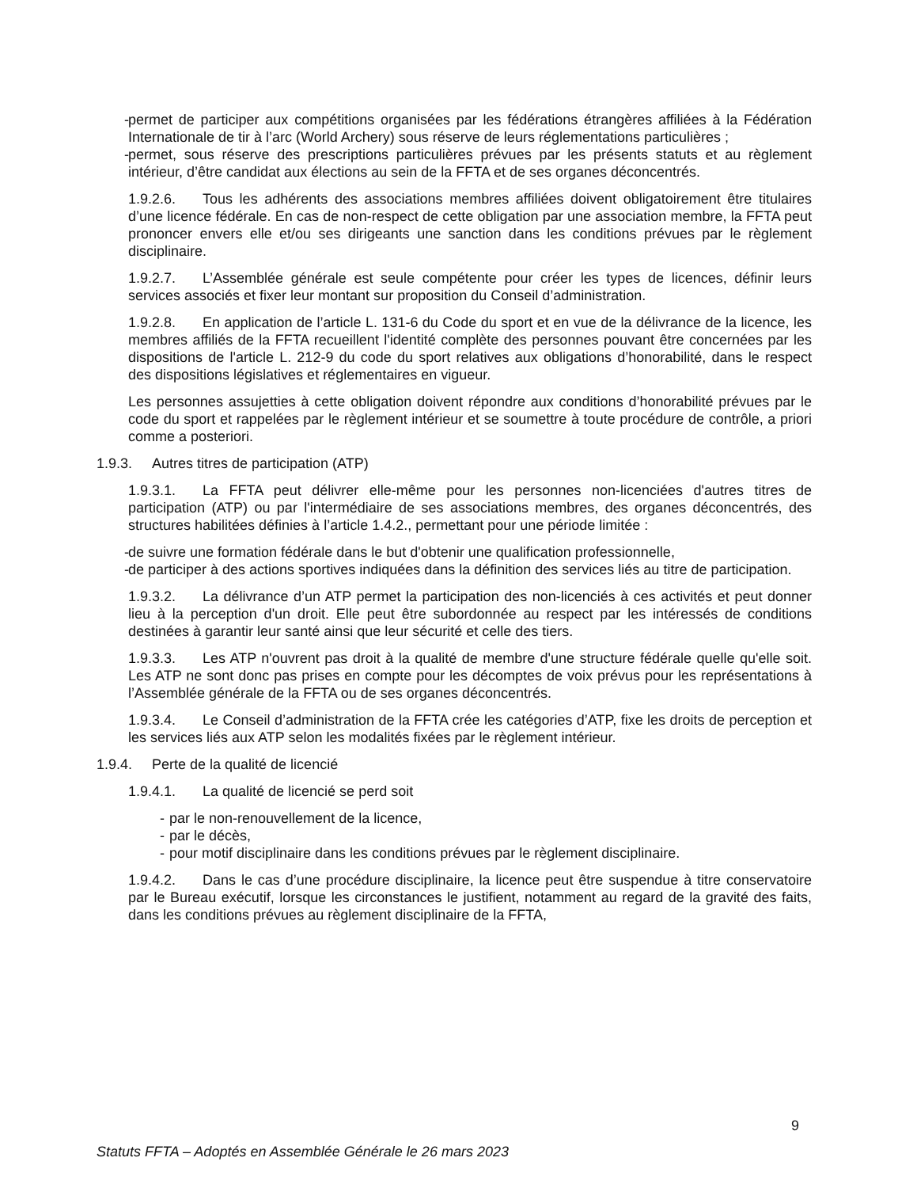- permet de participer aux compétitions organisées par les fédérations étrangères affiliées à la Fédération Internationale de tir à l’arc (World Archery) sous réserve de leurs réglementations particulières ;
- permet, sous réserve des prescriptions particulières prévues par les présents statuts et au règlement intérieur, d’être candidat aux élections au sein de la FFTA et de ses organes déconcentrés.
1.9.2.6. Tous les adhérents des associations membres affiliées doivent obligatoirement être titulaires d’une licence fédérale. En cas de non-respect de cette obligation par une association membre, la FFTA peut prononcer envers elle et/ou ses dirigeants une sanction dans les conditions prévues par le règlement disciplinaire.
1.9.2.7. L’Assemblée générale est seule compétente pour créer les types de licences, définir leurs services associés et fixer leur montant sur proposition du Conseil d’administration.
1.9.2.8. En application de l’article L. 131-6 du Code du sport et en vue de la délivrance de la licence, les membres affiliés de la FFTA recueillent l'identité complète des personnes pouvant être concernées par les dispositions de l'article L. 212-9 du code du sport relatives aux obligations d’honorabilité, dans le respect des dispositions législatives et réglementaires en vigueur.
Les personnes assujetties à cette obligation doivent répondre aux conditions d’honorabilité prévues par le code du sport et rappelées par le règlement intérieur et se soumettre à toute procédure de contrôle, a priori comme a posteriori.
1.9.3. Autres titres de participation (ATP)
1.9.3.1. La FFTA peut délivrer elle-même pour les personnes non-licenciées d'autres titres de participation (ATP) ou par l'intermédiaire de ses associations membres, des organes déconcentrés, des structures habilitées définies à l’article 1.4.2., permettant pour une période limitée :
- de suivre une formation fédérale dans le but d'obtenir une qualification professionnelle,
- de participer à des actions sportives indiquées dans la définition des services liés au titre de participation.
1.9.3.2. La délivrance d’un ATP permet la participation des non-licenciés à ces activités et peut donner lieu à la perception d'un droit. Elle peut être subordonnée au respect par les intéressés de conditions destinées à garantir leur santé ainsi que leur sécurité et celle des tiers.
1.9.3.3. Les ATP n'ouvrent pas droit à la qualité de membre d'une structure fédérale quelle qu'elle soit. Les ATP ne sont donc pas prises en compte pour les décomptes de voix prévus pour les représentations à l’Assemblée générale de la FFTA ou de ses organes déconcentrés.
1.9.3.4. Le Conseil d’administration de la FFTA crée les catégories d’ATP, fixe les droits de perception et les services liés aux ATP selon les modalités fixées par le règlement intérieur.
1.9.4. Perte de la qualité de licencié
1.9.4.1. La qualité de licencié se perd soit
- par le non-renouvellement de la licence,
- par le décès,
- pour motif disciplinaire dans les conditions prévues par le règlement disciplinaire.
1.9.4.2. Dans le cas d’une procédure disciplinaire, la licence peut être suspendue à titre conservatoire par le Bureau exécutif, lorsque les circonstances le justifient, notamment au regard de la gravité des faits, dans les conditions prévues au règlement disciplinaire de la FFTA,
9
Statuts FFTA – Adoptés en Assemblée Générale le 26 mars 2023